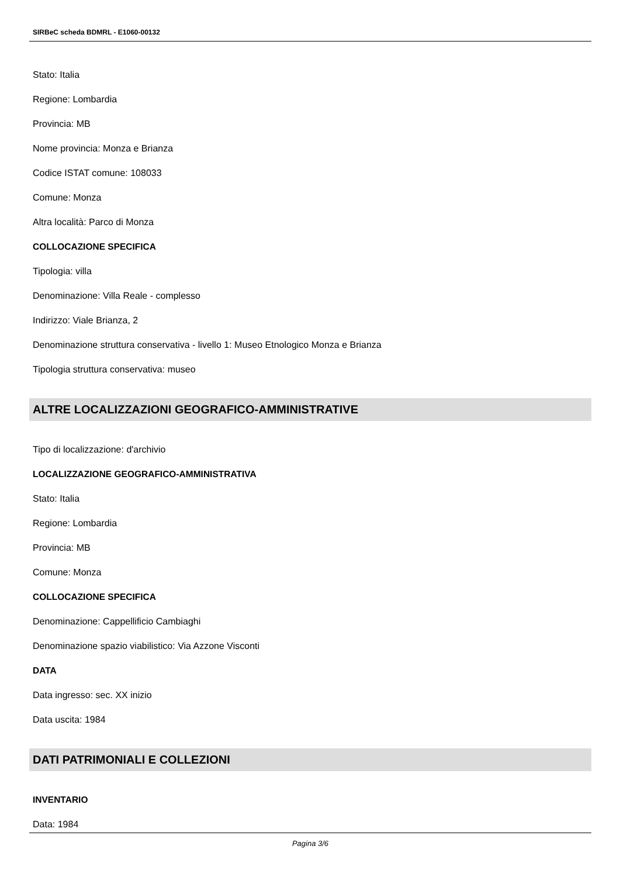SIRBeC scheda BDMRL - E1060-00132
Stato: Italia
Regione: Lombardia
Provincia: MB
Nome provincia: Monza e Brianza
Codice ISTAT comune: 108033
Comune: Monza
Altra località: Parco di Monza
COLLOCAZIONE SPECIFICA
Tipologia: villa
Denominazione: Villa Reale - complesso
Indirizzo: Viale Brianza, 2
Denominazione struttura conservativa - livello 1: Museo Etnologico Monza e Brianza
Tipologia struttura conservativa: museo
ALTRE LOCALIZZAZIONI GEOGRAFICO-AMMINISTRATIVE
Tipo di localizzazione: d'archivio
LOCALIZZAZIONE GEOGRAFICO-AMMINISTRATIVA
Stato: Italia
Regione: Lombardia
Provincia: MB
Comune: Monza
COLLOCAZIONE SPECIFICA
Denominazione: Cappellificio Cambiaghi
Denominazione spazio viabilistico: Via Azzone Visconti
DATA
Data ingresso: sec. XX inizio
Data uscita: 1984
DATI PATRIMONIALI E COLLEZIONI
INVENTARIO
Data: 1984
Pagina 3/6